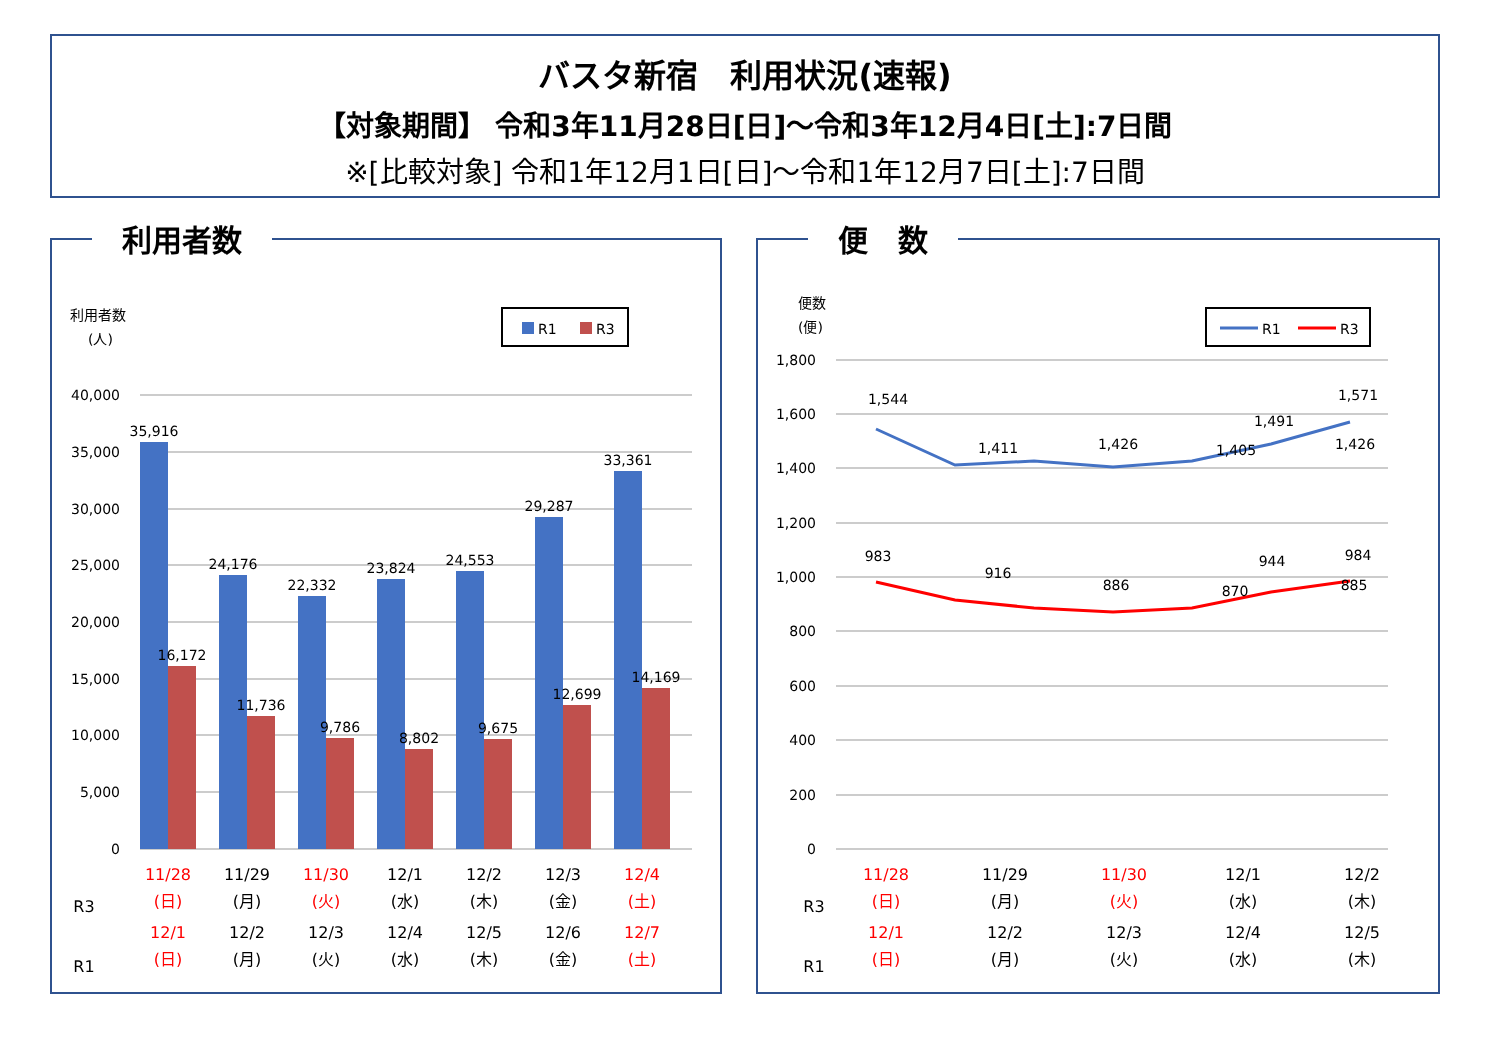バスタ新宿　利用状況(速報)
【対象期間】 令和3年11月28日[日]～令和3年12月4日[土]:7日間
※[比較対象] 令和1年12月1日[日]～令和1年12月7日[土]:7日間
利用者数
利用者数
(人)
R1
R3
40,000
35,000
30,000
25,000
20,000
15,000
10,000
5,000
0
35,916
24,176
22,332
23,824
24,553
29,287
33,361
16,172
11,736
9,786
8,802
9,675
12,699
14,169
R3
R1
11/28
(日)
11/29
(月)
11/30
(火)
12/1
(水)
12/2
(木)
12/3
(金)
12/4
(土)
12/1
(日)
12/2
(月)
12/3
(火)
12/4
(水)
12/5
(木)
12/6
(金)
12/7
(土)
便　数
便数
(便)
R1
R3
1,800
1,600
1,400
1,200
1,000
800
600
400
200
0
1,544
1,411
1,426
1,405
1,426
1,491
1,571
983
916
886
870
885
944
984
R3
R1
11/28
(日)
11/29
(月)
11/30
(火)
12/1
(水)
12/2
(木)
12/1
(日)
12/2
(月)
12/3
(火)
12/4
(水)
12/5
(木)